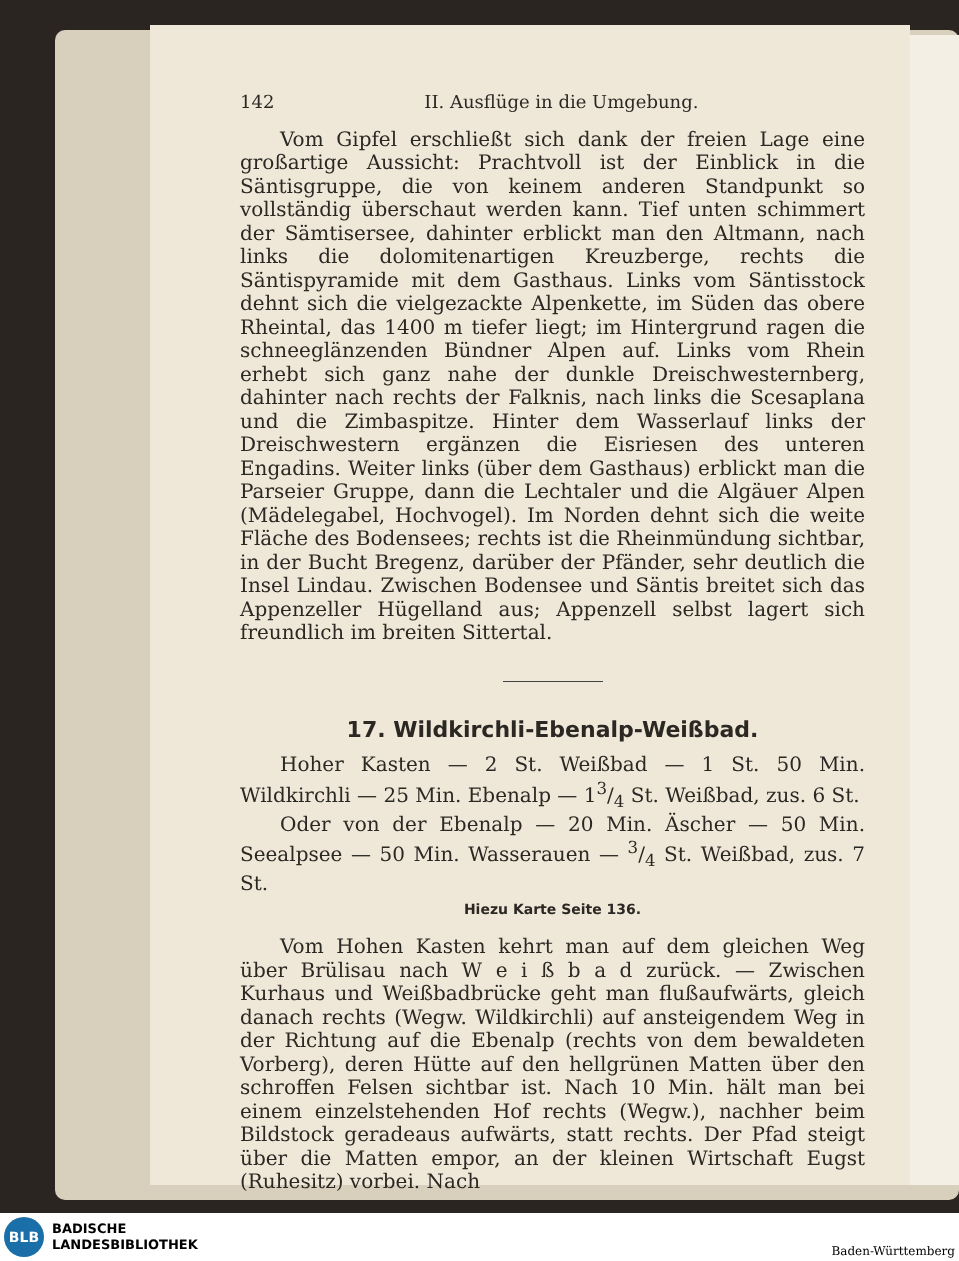142 II. Ausflüge in die Umgebung.
Vom Gipfel erschließt sich dank der freien Lage eine großartige Aussicht: Prachtvoll ist der Einblick in die Säntisgruppe, die von keinem anderen Standpunkt so vollständig überschaut werden kann. Tief unten schimmert der Sämtisersee, dahinter erblickt man den Altmann, nach links die dolomitenartigen Kreuzberge, rechts die Säntispyramide mit dem Gasthaus. Links vom Säntisstock dehnt sich die vielgezackte Alpenkette, im Süden das obere Rheintal, das 1400 m tiefer liegt; im Hintergrund ragen die schneeglänzenden Bündner Alpen auf. Links vom Rhein erhebt sich ganz nahe der dunkle Dreischwesternberg, dahinter nach rechts der Falknis, nach links die Scesaplana und die Zimbaspitze. Hinter dem Wasserlauf links der Dreischwestern ergänzen die Eisriesen des unteren Engadins. Weiter links (über dem Gasthaus) erblickt man die Parseier Gruppe, dann die Lechtaler und die Algäuer Alpen (Mädelegabel, Hochvogel). Im Norden dehnt sich die weite Fläche des Bodensees; rechts ist die Rheinmündung sichtbar, in der Bucht Bregenz, darüber der Pfänder, sehr deutlich die Insel Lindau. Zwischen Bodensee und Säntis breitet sich das Appenzeller Hügelland aus; Appenzell selbst lagert sich freundlich im breiten Sittertal.
17. Wildkirchli-Ebenalp-Weißbad.
Hoher Kasten — 2 St. Weißbad — 1 St. 50 Min. Wildkirchli — 25 Min. Ebenalp — 13/4 St. Weißbad, zus. 6 St.
Oder von der Ebenalp — 20 Min. Äscher — 50 Min. Seealpsee — 50 Min. Wasserauen — 3/4 St. Weißbad, zus. 7 St.
Hiezu Karte Seite 136.
Vom Hohen Kasten kehrt man auf dem gleichen Weg über Brülisau nach W e i ß b a d zurück. — Zwischen Kurhaus und Weißbadbrücke geht man flußaufwärts, gleich danach rechts (Wegw. Wildkirchli) auf ansteigendem Weg in der Richtung auf die Ebenalp (rechts von dem bewaldeten Vorberg), deren Hütte auf den hellgrünen Matten über den schroffen Felsen sichtbar ist. Nach 10 Min. hält man bei einem einzelstehenden Hof rechts (Wegw.), nachher beim Bildstock geradeaus aufwärts, statt rechts. Der Pfad steigt über die Matten empor, an der kleinen Wirtschaft Eugst (Ruhesitz) vorbei. Nach
BLB
BADISCHE
LANDESBIBLIOTHEK
Baden-Württemberg